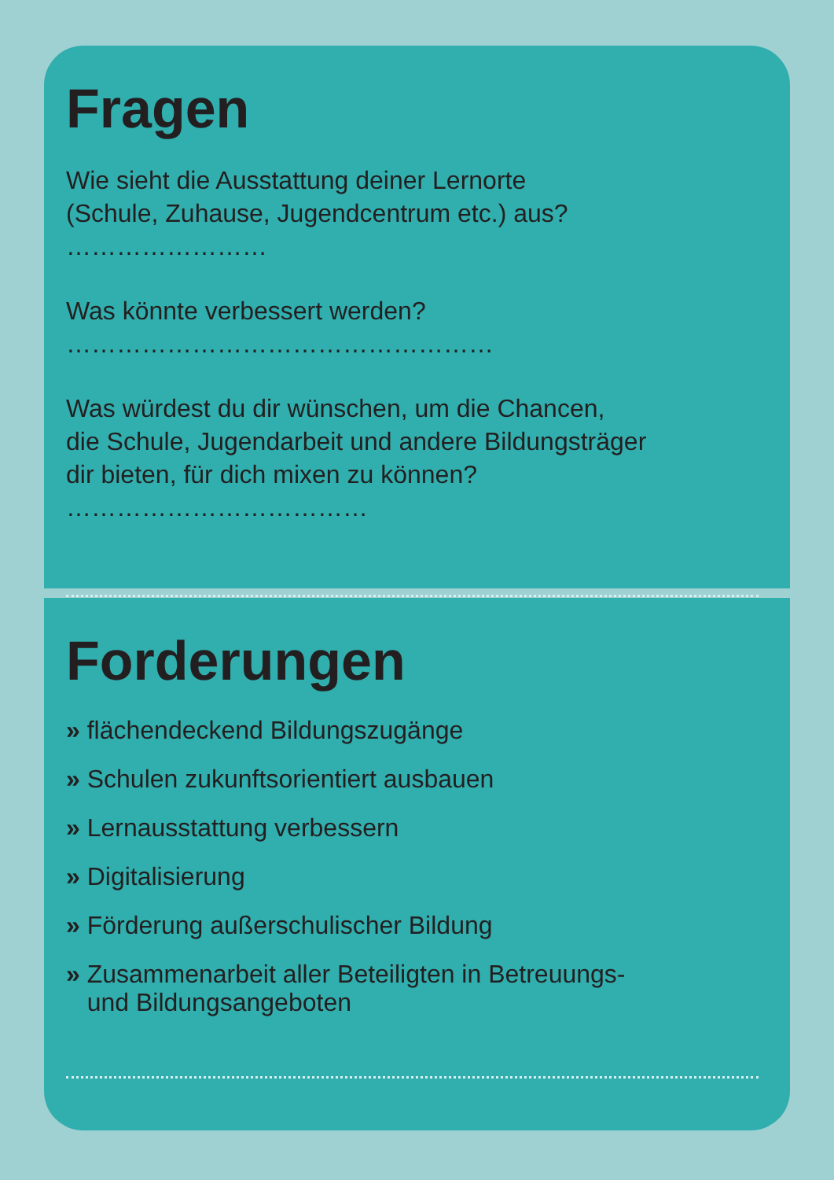Fragen
Wie sieht die Ausstattung deiner Lernorte
(Schule, Zuhause, Jugendcentrum etc.) aus? ……………………
Was könnte verbessert werden? ……………………………………………
Was würdest du dir wünschen, um die Chancen,
die Schule, Jugendarbeit und andere Bildungsträger
dir bieten, für dich mixen zu können? ………………………………
Forderungen
» flächendeckend Bildungszugänge
» Schulen zukunftsorientiert ausbauen
» Lernausstattung verbessern
» Digitalisierung
» Förderung außerschulischer Bildung
» Zusammenarbeit aller Beteiligten in Betreuungs-
und Bildungsangeboten